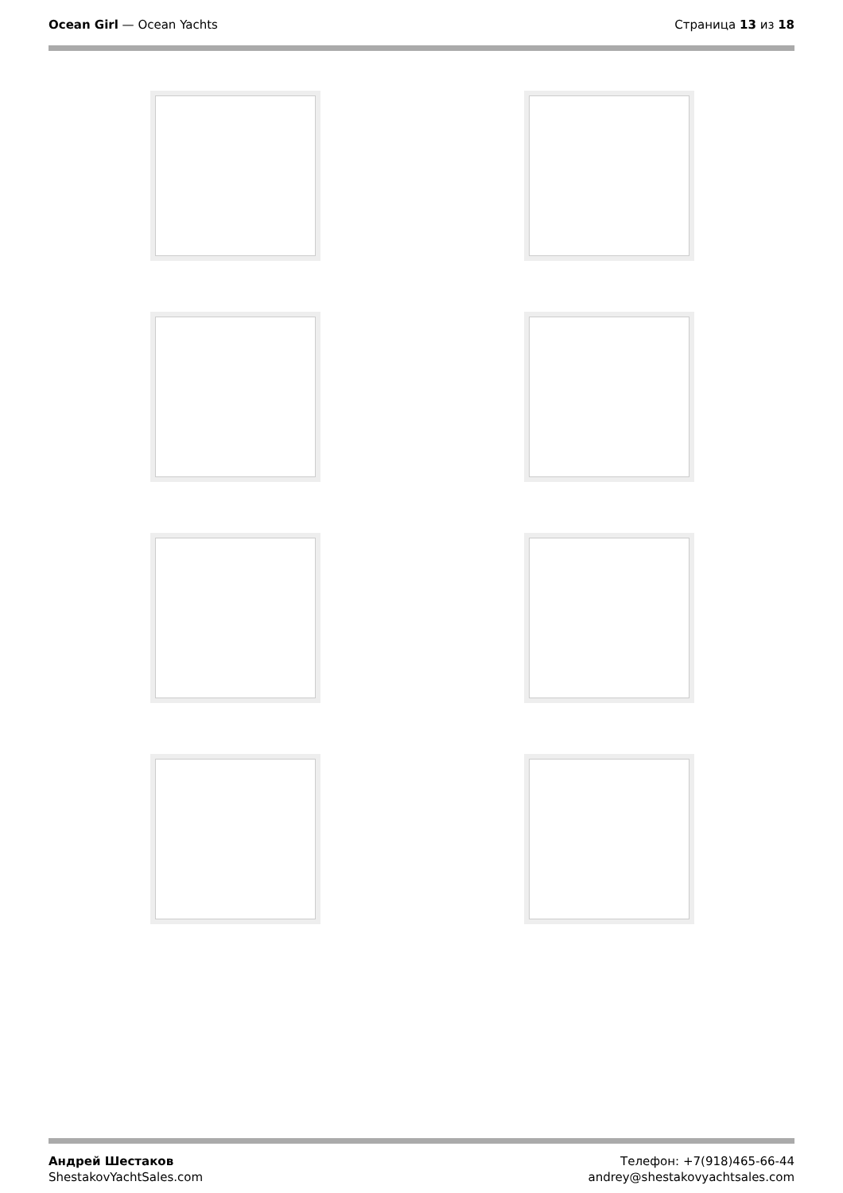Ocean Girl — Ocean Yachts Страница 13 из 18
Андрей Шестаков
ShestakovYachtSales.com
Телефон: +7(918)465-66-44
andrey@shestakovyachtsales.com